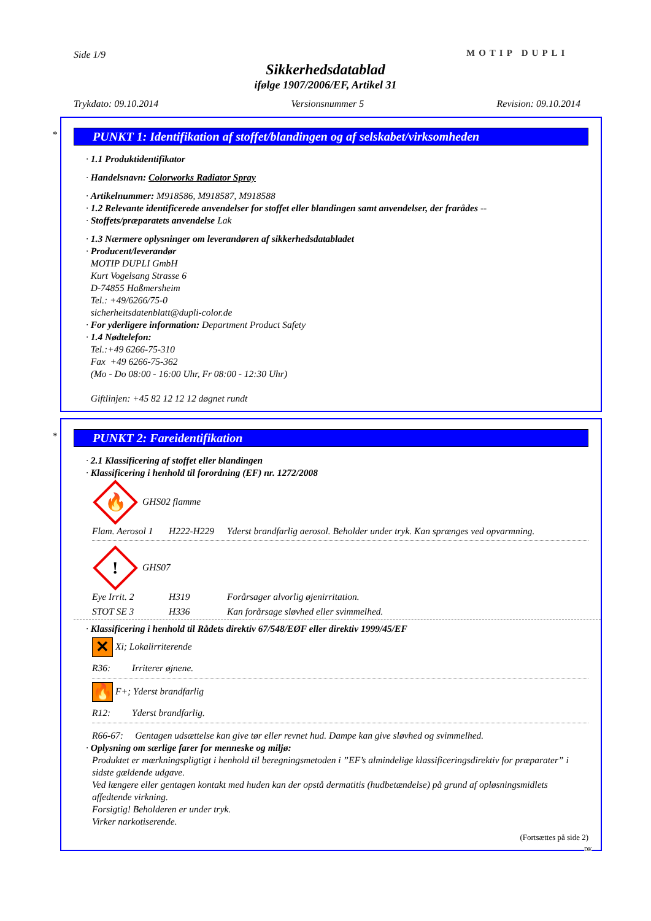Side 1/9 MOTIP DUPLI
Sikkerhedsdatablad
ifølge 1907/2006/EF, Artikel 31
Trykdato: 09.10.2014 Versionsnummer 5 Revision: 09.10.2014
*
PUNKT 1: Identifikation af stoffet/blandingen og af selskabet/virksomheden
· 1.1 Produktidentifikator
· Handelsnavn: Colorworks Radiator Spray
· Artikelnummer: M918586, M918587, M918588
· 1.2 Relevante identificerede anvendelser for stoffet eller blandingen samt anvendelser, der frarådes --
· Stoffets/præparatets anvendelse Lak
· 1.3 Nærmere oplysninger om leverandøren af sikkerhedsdatabladet
· Producent/leverandør
MOTIP DUPLI GmbH
Kurt Vogelsang Strasse 6
D-74855 Haßmersheim
Tel.: +49/6266/75-0
sicherheitsdatenblatt@dupli-color.de
· For yderligere information: Department Product Safety
· 1.4 Nødtelefon:
Tel.:+49 6266-75-310
Fax +49 6266-75-362
(Mo - Do 08:00 - 16:00 Uhr, Fr 08:00 - 12:30 Uhr)
Giftlinjen: +45 82 12 12 12 døgnet rundt
*
PUNKT 2: Fareidentifikation
· 2.1 Klassificering af stoffet eller blandingen
· Klassificering i henhold til forordning (EF) nr. 1272/2008
🔥 GHS02 flamme
Flam. Aerosol 1 H222-H229 Yderst brandfarlig aerosol. Beholder under tryk. Kan sprænges ved opvarmning.
! GHS07
Eye Irrit. 2 H319 Forårsager alvorlig øjenirritation.
STOT SE 3 H336 Kan forårsage sløvhed eller svimmelhed.
· Klassificering i henhold til Rådets direktiv 67/548/EØF eller direktiv 1999/45/EF
✕ Xi; Lokalirriterende
R36: Irriterer øjnene.
🔥 F+; Yderst brandfarlig
R12: Yderst brandfarlig.
R66-67: Gentagen udsættelse kan give tør eller revnet hud. Dampe kan give sløvhed og svimmelhed.
· Oplysning om særlige farer for menneske og miljø:
Produktet er mærkningspligtigt i henhold til beregningsmetoden i ”EF’s almindelige klassificeringsdirektiv for præparater” i sidste gældende udgave.
Ved længere eller gentagen kontakt med huden kan der opstå dermatitis (hudbetændelse) på grund af opløsningsmidlets affedtende virkning.
Forsigtig! Beholderen er under tryk.
Virker narkotiserende.
(Fortsættes på side 2)
DK